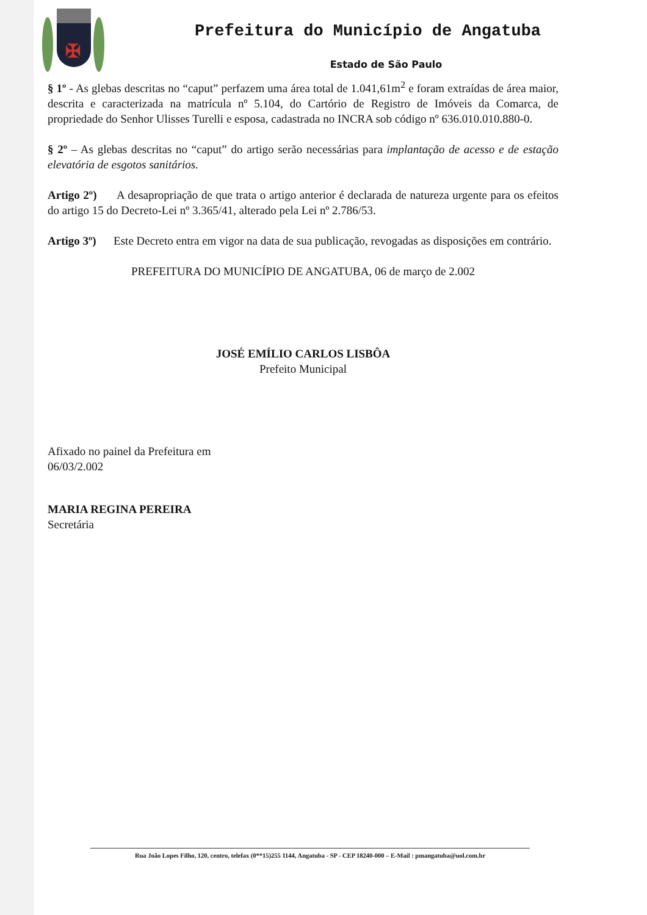✠
Prefeitura do Município de Angatuba
Estado de São Paulo
§ 1º - As glebas descritas no “caput” perfazem uma área total de 1.041,61m<sup>2</sup> e foram extraídas de área maior, descrita e caracterizada na matrícula nº 5.104, do Cartório de Registro de Imóveis da Comarca, de propriedade do Senhor Ulisses Turelli e esposa, cadastrada no INCRA sob código nº 636.010.010.880-0.
§ 2º – As glebas descritas no “caput” do artigo serão necessárias para implantação de acesso e de estação elevatória de esgotos sanitários.
Artigo 2º) A desapropriação de que trata o artigo anterior é declarada de natureza urgente para os efeitos do artigo 15 do Decreto-Lei nº 3.365/41, alterado pela Lei nº 2.786/53.
Artigo 3º) Este Decreto entra em vigor na data de sua publicação, revogadas as disposições em contrário.
PREFEITURA DO MUNICÍPIO DE ANGATUBA, 06 de março de 2.002
JOSÉ EMÍLIO CARLOS LISBÔA
Prefeito Municipal
Afixado no painel da Prefeitura em
06/03/2.002
MARIA REGINA PEREIRA
Secretária
Rua João Lopes Filho, 120, centro, telefax (0**15)255 1144, Angatuba - SP - CEP 18240-000 – E-Mail : pmangatuba@uol.com.br